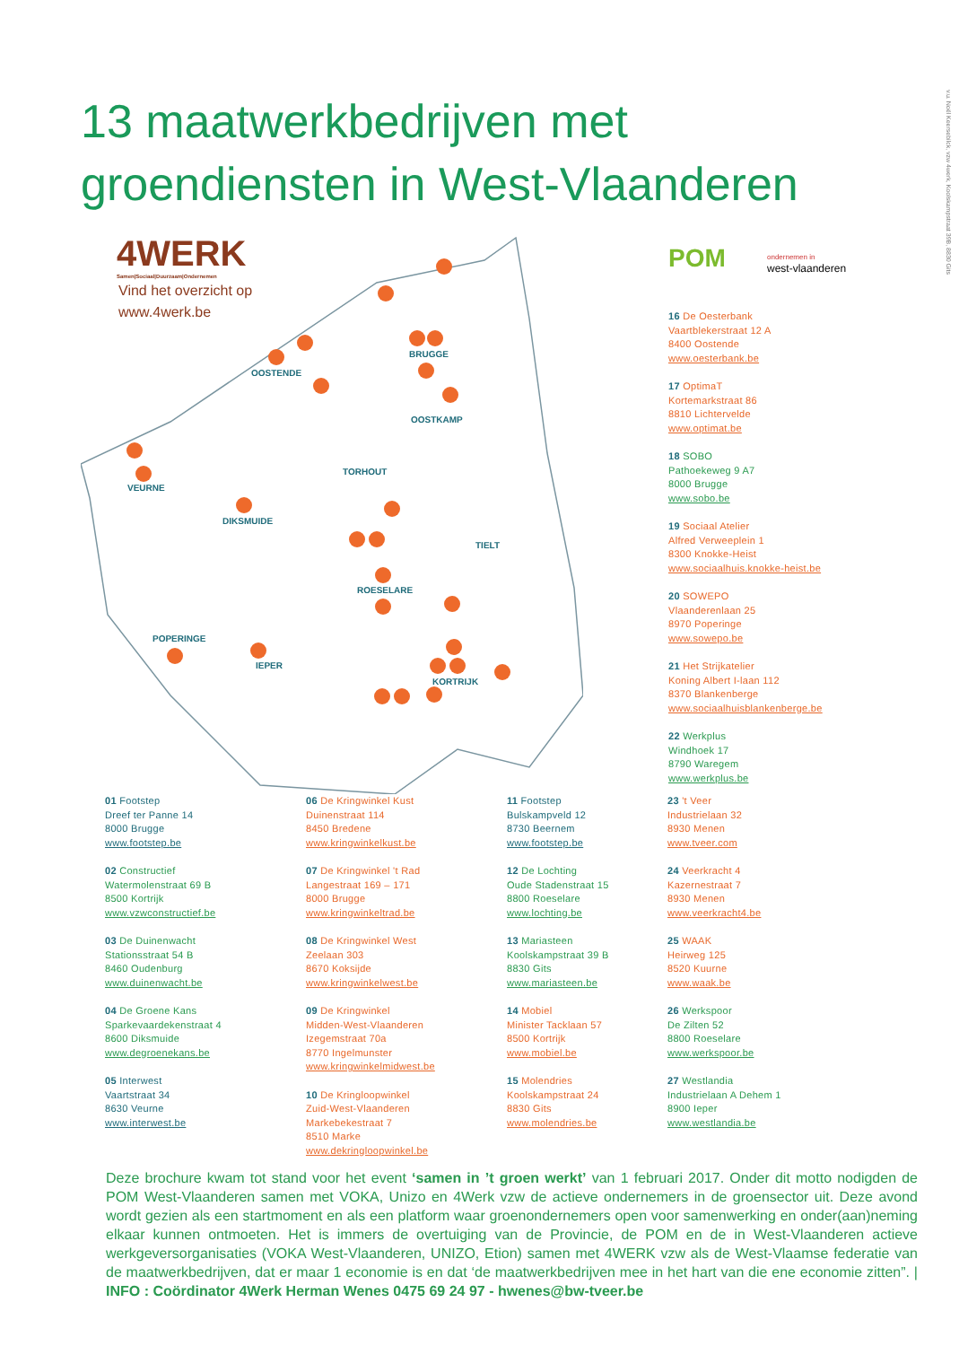13 maatwerkbedrijven met
groendiensten in West-Vlaanderen
v.u. Noël Keersebilck, vzw 4werk, Koolskampstraat 39B, 8830 Gits
BRUGGE
OOSTENDE
OOSTKAMP
TORHOUT
VEURNE
DIKSMUIDE
TIELT
ROESELARE
POPERINGE
IEPER
KORTRIJK
4WERK
Samen|Sociaal|Duurzaam|Ondernemen
Vind het overzicht op
www.4werk.be
POM
ondernemen in
west-vlaanderen
16 De Oesterbank
Vaartblekerstraat 12 A
8400 Oostende
www.oesterbank.be
17 OptimaT
Kortemarkstraat 86
8810 Lichtervelde
www.optimat.be
18 SOBO
Pathoekeweg 9 A7
8000 Brugge
www.sobo.be
19 Sociaal Atelier
Alfred Verweeplein 1
8300 Knokke-Heist
www.sociaalhuis.knokke-heist.be
20 SOWEPO
Vlaanderenlaan 25
8970 Poperinge
www.sowepo.be
21 Het Strijkatelier
Koning Albert I-laan 112
8370 Blankenberge
www.sociaalhuisblankenberge.be
22 Werkplus
Windhoek 17
8790 Waregem
www.werkplus.be
01 Footstep
Dreef ter Panne 14
8000 Brugge
www.footstep.be
02 Constructief
Watermolenstraat 69 B
8500 Kortrijk
www.vzwconstructief.be
03 De Duinenwacht
Stationsstraat 54 B
8460 Oudenburg
www.duinenwacht.be
04 De Groene Kans
Sparkevaardekenstraat 4
8600 Diksmuide
www.degroenekans.be
05 Interwest
Vaartstraat 34
8630 Veurne
www.interwest.be
06 De Kringwinkel Kust
Duinenstraat 114
8450 Bredene
www.kringwinkelkust.be
07 De Kringwinkel 't Rad
Langestraat 169 – 171
8000 Brugge
www.kringwinkeltrad.be
08 De Kringwinkel West
Zeelaan 303
8670 Koksijde
www.kringwinkelwest.be
09 De Kringwinkel
Midden-West-Vlaanderen
Izegemstraat 70a
8770 Ingelmunster
www.kringwinkelmidwest.be
10 De Kringloopwinkel
Zuid-West-Vlaanderen
Markebekestraat 7
8510 Marke
www.dekringloopwinkel.be
11 Footstep
Bulskampveld 12
8730 Beernem
www.footstep.be
12 De Lochting
Oude Stadenstraat 15
8800 Roeselare
www.lochting.be
13 Mariasteen
Koolskampstraat 39 B
8830 Gits
www.mariasteen.be
14 Mobiel
Minister Tacklaan 57
8500 Kortrijk
www.mobiel.be
15 Molendries
Koolskampstraat 24
8830 Gits
www.molendries.be
23 't Veer
Industrielaan 32
8930 Menen
www.tveer.com
24 Veerkracht 4
Kazernestraat 7
8930 Menen
www.veerkracht4.be
25 WAAK
Heirweg 125
8520 Kuurne
www.waak.be
26 Werkspoor
De Zilten 52
8800 Roeselare
www.werkspoor.be
27 Westlandia
Industrielaan A Dehem 1
8900 Ieper
www.westlandia.be
Deze brochure kwam tot stand voor het event ‘samen in ’t groen werkt’ van 1 februari 2017. Onder dit motto nodigden de POM West-Vlaanderen samen met VOKA, Unizo en 4Werk vzw de actieve ondernemers in de groensector uit. Deze avond wordt gezien als een startmoment en als een platform waar groenondernemers open voor samenwerking en onder(aan)neming elkaar kunnen ontmoeten. Het is immers de overtuiging van de Provincie, de POM en de in West-Vlaanderen actieve werkgeversorganisaties (VOKA West-Vlaanderen, UNIZO, Etion) samen met 4WERK vzw als de West-Vlaamse federatie van de maatwerkbedrijven, dat er maar 1 economie is en dat ‘de maatwerkbedrijven mee in het hart van die ene economie zitten”. | INFO : Coördinator 4Werk Herman Wenes 0475 69 24 97 - hwenes@bw-tveer.be